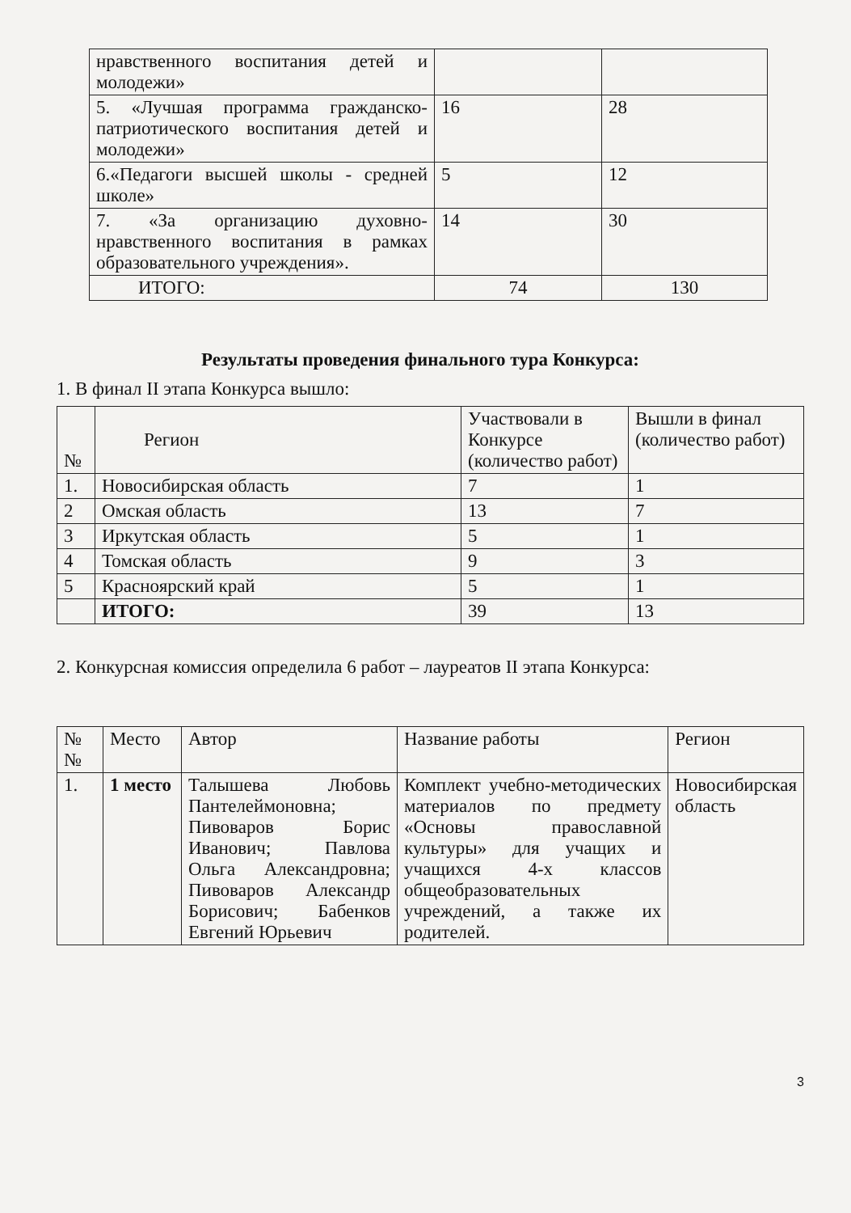| нравственного воспитания детей и молодежи» | | |
| 5. «Лучшая программа гражданско-патриотического воспитания детей и молодежи» | 16 | 28 |
| 6.«Педагоги высшей школы - средней школе» | 5 | 12 |
| 7. «За организацию духовно-нравственного воспитания в рамках образовательного учреждения». | 14 | 30 |
| ИТОГО: | 74 | 130 |
Результаты проведения финального тура Конкурса:
1. В финал II этапа Конкурса вышло:
| № | Регион | Участвовали в Конкурсе (количество работ) | Вышли в финал (количество работ) |
| --- | --- | --- | --- |
| 1. | Новосибирская область | 7 | 1 |
| 2 | Омская область | 13 | 7 |
| 3 | Иркутская область | 5 | 1 |
| 4 | Томская область | 9 | 3 |
| 5 | Красноярский край | 5 | 1 |
| | ИТОГО: | 39 | 13 |
2. Конкурсная комиссия определила 6 работ – лауреатов II этапа Конкурса:
| № № | Место | Автор | Название работы | Регион |
| --- | --- | --- | --- | --- |
| 1. | 1 место | Талышева Любовь Пантелеймоновна; Пивоваров Борис Иванович; Павлова Ольга Александровна; Пивоваров Александр Борисович; Бабенков Евгений Юрьевич | Комплект учебно-методических материалов по предмету «Основы православной культуры» для учащих и учащихся 4-х классов общеобразовательных учреждений, а также их родителей. | Новосибирская область |
3